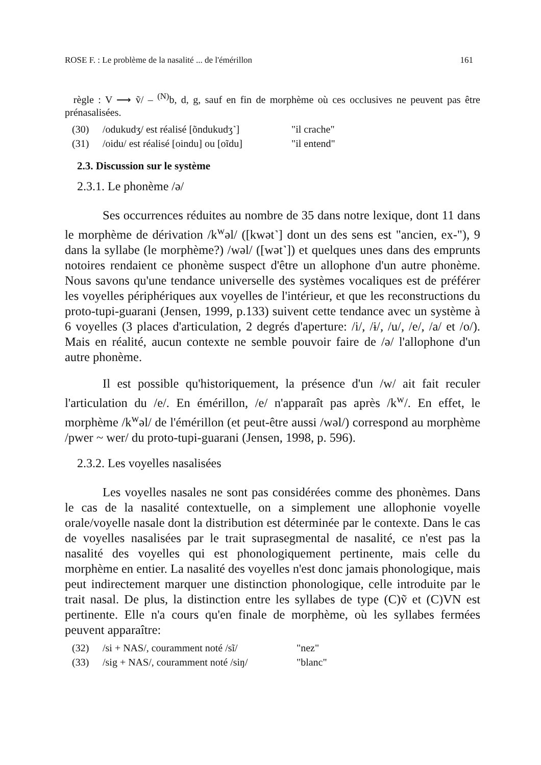ROSE F. : Le problème de la nasalité ... de l'émérillon 161
règle : V ⟶ ṽ/ – <sup>(N)</sup>b, d, g, sauf en fin de morphème où ces occlusives ne peuvent pas être prénasalisées.
(30) /odukudʒ/ est réalisé [õndukudʒ˺] "il crache"
(31) /oidu/ est réalisé [oindu] ou [oĩdu] "il entend"
2.3. Discussion sur le système
2.3.1. Le phonème /ə/
Ses occurrences réduites au nombre de 35 dans notre lexique, dont 11 dans le morphème de dérivation /k<sup>w</sup>əl/ ([kwət˺] dont un des sens est "ancien, ex-"), 9 dans la syllabe (le morphème?) /wəl/ ([wət˺]) et quelques unes dans des emprunts notoires rendaient ce phonème suspect d'être un allophone d'un autre phonème. Nous savons qu'une tendance universelle des systèmes vocaliques est de préférer les voyelles périphériques aux voyelles de l'intérieur, et que les reconstructions du proto-tupi-guarani (Jensen, 1999, p.133) suivent cette tendance avec un système à 6 voyelles (3 places d'articulation, 2 degrés d'aperture: /i/, /ɨ/, /u/, /e/, /a/ et /o/). Mais en réalité, aucun contexte ne semble pouvoir faire de /ə/ l'allophone d'un autre phonème.
Il est possible qu'historiquement, la présence d'un /w/ ait fait reculer l'articulation du /e/. En émérillon, /e/ n'apparaît pas après /k<sup>w</sup>/. En effet, le morphème /k<sup>w</sup>əl/ de l'émérillon (et peut-être aussi /wəl/) correspond au morphème /pwer ~ wer/ du proto-tupi-guarani (Jensen, 1998, p. 596).
2.3.2. Les voyelles nasalisées
Les voyelles nasales ne sont pas considérées comme des phonèmes. Dans le cas de la nasalité contextuelle, on a simplement une allophonie voyelle orale/voyelle nasale dont la distribution est déterminée par le contexte. Dans le cas de voyelles nasalisées par le trait suprasegmental de nasalité, ce n'est pas la nasalité des voyelles qui est phonologiquement pertinente, mais celle du morphème en entier. La nasalité des voyelles n'est donc jamais phonologique, mais peut indirectement marquer une distinction phonologique, celle introduite par le trait nasal. De plus, la distinction entre les syllabes de type (C)ṽ et (C)VN est pertinente. Elle n'a cours qu'en finale de morphème, où les syllabes fermées peuvent apparaître:
(32) /si + NAS/, couramment noté /sĩ/ "nez"
(33) /sig + NAS/, couramment noté /siŋ/ "blanc"